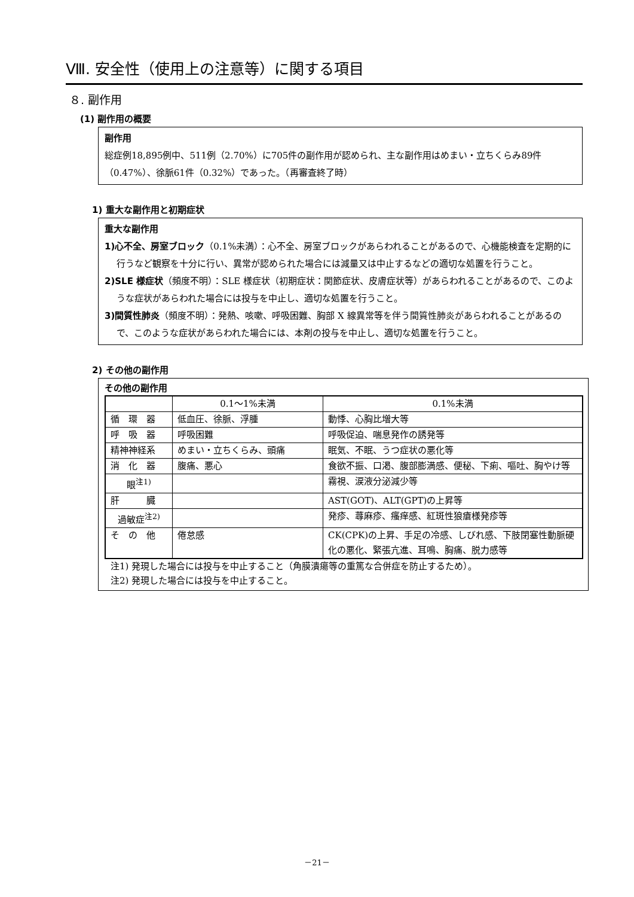Ⅷ. 安全性（使用上の注意等）に関する項目
８. 副作用
(1) 副作用の概要
副作用
総症例18,895例中、511例（2.70%）に705件の副作用が認められ、主な副作用はめまい・立ちくらみ89件（0.47%）、徐脈61件（0.32%）であった。（再審査終了時）
1) 重大な副作用と初期症状
重大な副作用
1)心不全、房室ブロック（0.1%未満）：心不全、房室ブロックがあらわれることがあるので、心機能検査を定期的に行うなど観察を十分に行い、異常が認められた場合には減量又は中止するなどの適切な処置を行うこと。
2)SLE 様症状（頻度不明）：SLE 様症状（初期症状：関節症状、皮膚症状等）があらわれることがあるので、このような症状があらわれた場合には投与を中止し、適切な処置を行うこと。
3)間質性肺炎（頻度不明）：発熱、咳嗽、呼吸困難、胸部 X 線異常等を伴う間質性肺炎があらわれることがあるので、このような症状があらわれた場合には、本剤の投与を中止し、適切な処置を行うこと。
2) その他の副作用
その他の副作用
| | 0.1～1%未満 | 0.1%未満 |
| 循 環 器 | 低血圧、徐脈、浮腫 | 動悸、心胸比増大等 |
| 呼 吸 器 | 呼吸困難 | 呼吸促迫、喘息発作の誘発等 |
| 精神神経系 | めまい・立ちくらみ、頭痛 | 眠気、不眠、うつ症状の悪化等 |
| 消 化 器 | 腹痛、悪心 | 食欲不振、口渇、腹部膨満感、便秘、下痢、嘔吐、胸やけ等 |
| 眼<sup>注1)</sup> | | 霧視、涙液分泌減少等 |
| 肝 臓 | | AST(GOT)、ALT(GPT)の上昇等 |
| 過敏症<sup>注2)</sup> | | 発疹、蕁麻疹、瘙痒感、紅斑性狼瘡様発疹等 |
| そ の 他 | 倦怠感 | CK(CPK)の上昇、手足の冷感、しびれ感、下肢閉塞性動脈硬化の悪化、緊張亢進、耳鳴、胸痛、脱力感等 |
注1) 発現した場合には投与を中止すること（角膜潰瘍等の重篤な合併症を防止するため）。
注2) 発現した場合には投与を中止すること。
－21－